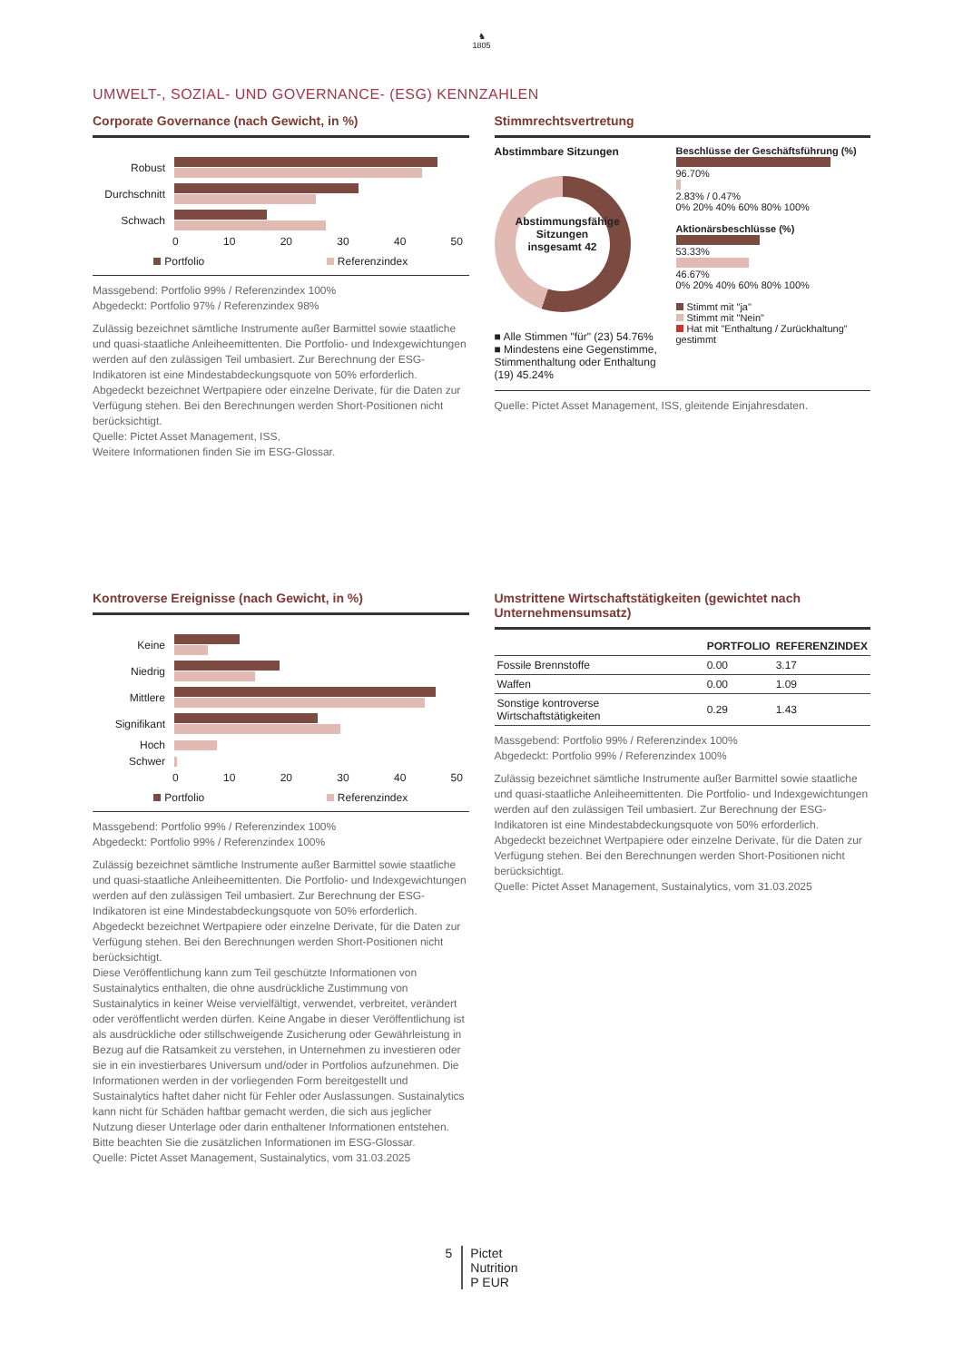♞
1805
UMWELT-, SOZIAL- UND GOVERNANCE- (ESG) KENNZAHLEN
Corporate Governance (nach Gewicht, in %)
Robust
Durchschnitt
Schwach
0 10 20 30 40 50
Portfolio Referenzindex
Massgebend: Portfolio 99% / Referenzindex 100%
Abgedeckt: Portfolio 97% / Referenzindex 98%
Zulässig bezeichnet sämtliche Instrumente außer Barmittel sowie staatliche und quasi-staatliche Anleiheemittenten. Die Portfolio- und Indexgewichtungen werden auf den zulässigen Teil umbasiert. Zur Berechnung der ESG-Indikatoren ist eine Mindestabdeckungsquote von 50% erforderlich. Abgedeckt bezeichnet Wertpapiere oder einzelne Derivate, für die Daten zur Verfügung stehen. Bei den Berechnungen werden Short-Positionen nicht berücksichtigt.
Quelle: Pictet Asset Management, ISS,
Weitere Informationen finden Sie im ESG-Glossar.
Stimmrechtsvertretung
Abstimmbare Sitzungen
Abstimmungsfähige Sitzungen insgesamt 42
■ Alle Stimmen "für" (23) 54.76%
■ Mindestens eine Gegenstimme, Stimmenthaltung oder Enthaltung (19) 45.24%
Beschlüsse der Geschäftsführung (%)
96.70%
2.83% / 0.47%
0% 20% 40% 60% 80% 100%
Aktionärsbeschlüsse (%)
53.33%
46.67%
0% 20% 40% 60% 80% 100%
Stimmt mit "ja"
Stimmt mit "Nein"
Hat mit "Enthaltung / Zurückhaltung" gestimmt
Quelle: Pictet Asset Management, ISS, gleitende Einjahresdaten.
Kontroverse Ereignisse (nach Gewicht, in %)
Keine
Niedrig
Mittlere
Signifikant
Hoch
Schwer
0 10 20 30 40 50
Portfolio Referenzindex
Massgebend: Portfolio 99% / Referenzindex 100%
Abgedeckt: Portfolio 99% / Referenzindex 100%
Zulässig bezeichnet sämtliche Instrumente außer Barmittel sowie staatliche und quasi-staatliche Anleiheemittenten. Die Portfolio- und Indexgewichtungen werden auf den zulässigen Teil umbasiert. Zur Berechnung der ESG-Indikatoren ist eine Mindestabdeckungsquote von 50% erforderlich. Abgedeckt bezeichnet Wertpapiere oder einzelne Derivate, für die Daten zur Verfügung stehen. Bei den Berechnungen werden Short-Positionen nicht berücksichtigt.
Diese Veröffentlichung kann zum Teil geschützte Informationen von Sustainalytics enthalten, die ohne ausdrückliche Zustimmung von Sustainalytics in keiner Weise vervielfältigt, verwendet, verbreitet, verändert oder veröffentlicht werden dürfen. Keine Angabe in dieser Veröffentlichung ist als ausdrückliche oder stillschweigende Zusicherung oder Gewährleistung in Bezug auf die Ratsamkeit zu verstehen, in Unternehmen zu investieren oder sie in ein investierbares Universum und/oder in Portfolios aufzunehmen. Die Informationen werden in der vorliegenden Form bereitgestellt und Sustainalytics haftet daher nicht für Fehler oder Auslassungen. Sustainalytics kann nicht für Schäden haftbar gemacht werden, die sich aus jeglicher Nutzung dieser Unterlage oder darin enthaltener Informationen entstehen. Bitte beachten Sie die zusätzlichen Informationen im ESG-Glossar.
Quelle: Pictet Asset Management, Sustainalytics, vom 31.03.2025
Umstrittene Wirtschaftstätigkeiten (gewichtet nach Unternehmensumsatz)
| | PORTFOLIO | REFERENZINDEX |
| --- | --- | --- |
| Fossile Brennstoffe | 0.00 | 3.17 |
| Waffen | 0.00 | 1.09 |
| Sonstige kontroverse Wirtschaftstätigkeiten | 0.29 | 1.43 |
Massgebend: Portfolio 99% / Referenzindex 100%
Abgedeckt: Portfolio 99% / Referenzindex 100%
Zulässig bezeichnet sämtliche Instrumente außer Barmittel sowie staatliche und quasi-staatliche Anleiheemittenten. Die Portfolio- und Indexgewichtungen werden auf den zulässigen Teil umbasiert. Zur Berechnung der ESG-Indikatoren ist eine Mindestabdeckungsquote von 50% erforderlich. Abgedeckt bezeichnet Wertpapiere oder einzelne Derivate, für die Daten zur Verfügung stehen. Bei den Berechnungen werden Short-Positionen nicht berücksichtigt.
Quelle: Pictet Asset Management, Sustainalytics, vom 31.03.2025
5 Pictet
Nutrition
P EUR